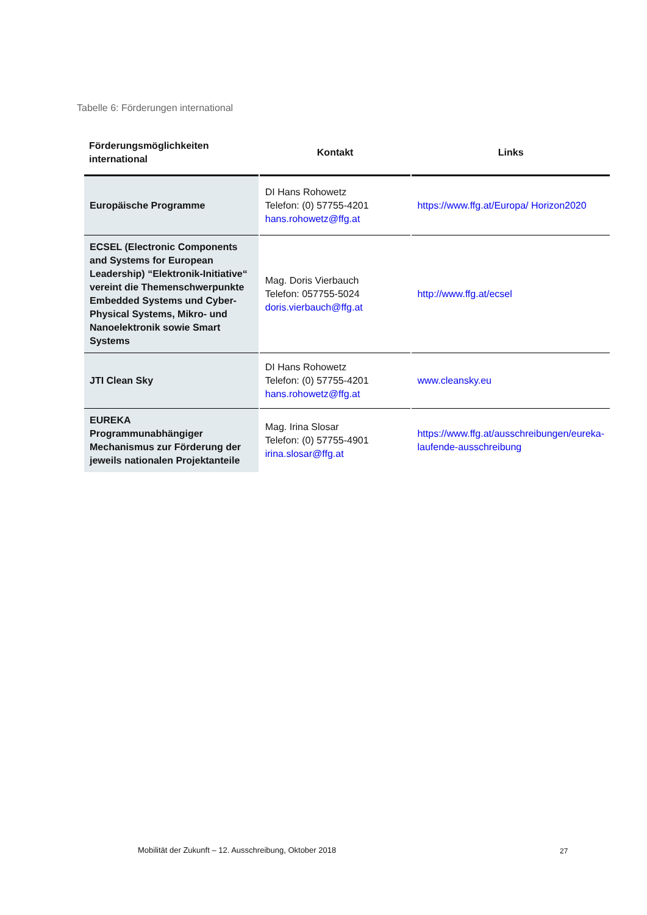Tabelle 6: Förderungen international
| Förderungsmöglichkeiten international | Kontakt | Links |
| --- | --- | --- |
| Europäische Programme | DI Hans Rohowetz Telefon: (0) 57755-4201 hans.rohowetz@ffg.at | https://www.ffg.at/Europa/ Horizon2020 |
| ECSEL (Electronic Components and Systems for European Leadership) “Elektronik-Initiative“ vereint die Themenschwerpunkte Embedded Systems und Cyber-Physical Systems, Mikro- und Nanoelektronik sowie Smart Systems | Mag. Doris Vierbauch Telefon: 057755-5024 doris.vierbauch@ffg.at | http://www.ffg.at/ecsel |
| JTI Clean Sky | DI Hans Rohowetz Telefon: (0) 57755-4201 hans.rohowetz@ffg.at | www.cleansky.eu |
| EUREKA Programmunabhängiger Mechanismus zur Förderung der jeweils nationalen Projektanteile | Mag. Irina Slosar Telefon: (0) 57755-4901 irina.slosar@ffg.at | https://www.ffg.at/ausschreibungen/eureka-laufende-ausschreibung |
Mobilität der Zukunft – 12. Ausschreibung, Oktober 2018
27